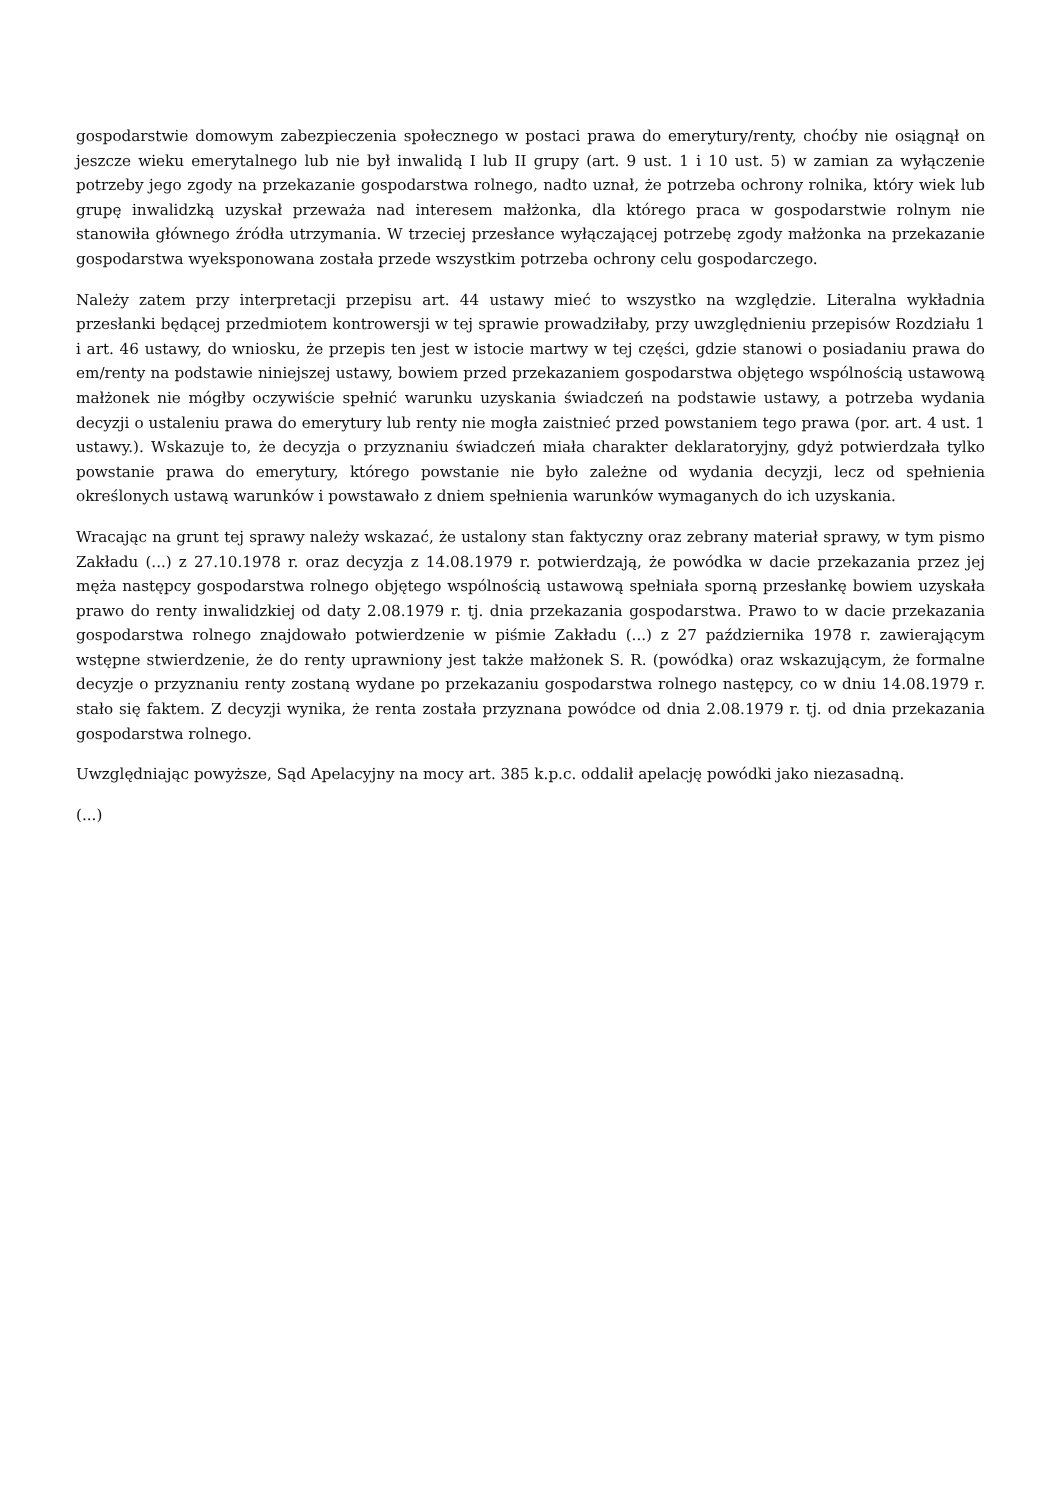gospodarstwie domowym zabezpieczenia społecznego w postaci prawa do emerytury/renty, choćby nie osiągnął on jeszcze wieku emerytalnego lub nie był inwalidą I lub II grupy (art. 9 ust. 1 i 10 ust. 5) w zamian za wyłączenie potrzeby jego zgody na przekazanie gospodarstwa rolnego, nadto uznał, że potrzeba ochrony rolnika, który wiek lub grupę inwalidzką uzyskał przeważa nad interesem małżonka, dla którego praca w gospodarstwie rolnym nie stanowiła głównego źródła utrzymania. W trzeciej przesłance wyłączającej potrzebę zgody małżonka na przekazanie gospodarstwa wyeksponowana została przede wszystkim potrzeba ochrony celu gospodarczego.
Należy zatem przy interpretacji przepisu art. 44 ustawy mieć to wszystko na względzie. Literalna wykładnia przesłanki będącej przedmiotem kontrowersji w tej sprawie prowadziłaby, przy uwzględnieniu przepisów Rozdziału 1 i art. 46 ustawy, do wniosku, że przepis ten jest w istocie martwy w tej części, gdzie stanowi o posiadaniu prawa do em/renty na podstawie niniejszej ustawy, bowiem przed przekazaniem gospodarstwa objętego wspólnością ustawową małżonek nie mógłby oczywiście spełnić warunku uzyskania świadczeń na podstawie ustawy, a potrzeba wydania decyzji o ustaleniu prawa do emerytury lub renty nie mogła zaistnieć przed powstaniem tego prawa (por. art. 4 ust. 1 ustawy.). Wskazuje to, że decyzja o przyznaniu świadczeń miała charakter deklaratoryjny, gdyż potwierdzała tylko powstanie prawa do emerytury, którego powstanie nie było zależne od wydania decyzji, lecz od spełnienia określonych ustawą warunków i powstawało z dniem spełnienia warunków wymaganych do ich uzyskania.
Wracając na grunt tej sprawy należy wskazać, że ustalony stan faktyczny oraz zebrany materiał sprawy, w tym pismo Zakładu (...) z 27.10.1978 r. oraz decyzja z 14.08.1979 r. potwierdzają, że powódka w dacie przekazania przez jej męża następcy gospodarstwa rolnego objętego wspólnością ustawową spełniała sporną przesłankę bowiem uzyskała prawo do renty inwalidzkiej od daty 2.08.1979 r. tj. dnia przekazania gospodarstwa. Prawo to w dacie przekazania gospodarstwa rolnego znajdowało potwierdzenie w piśmie Zakładu (...) z 27 października 1978 r. zawierającym wstępne stwierdzenie, że do renty uprawniony jest także małżonek S. R. (powódka) oraz wskazującym, że formalne decyzje o przyznaniu renty zostaną wydane po przekazaniu gospodarstwa rolnego następcy, co w dniu 14.08.1979 r. stało się faktem. Z decyzji wynika, że renta została przyznana powódce od dnia 2.08.1979 r. tj. od dnia przekazania gospodarstwa rolnego.
Uwzględniając powyższe, Sąd Apelacyjny na mocy art. 385 k.p.c. oddalił apelację powódki jako niezasadną.
(...)